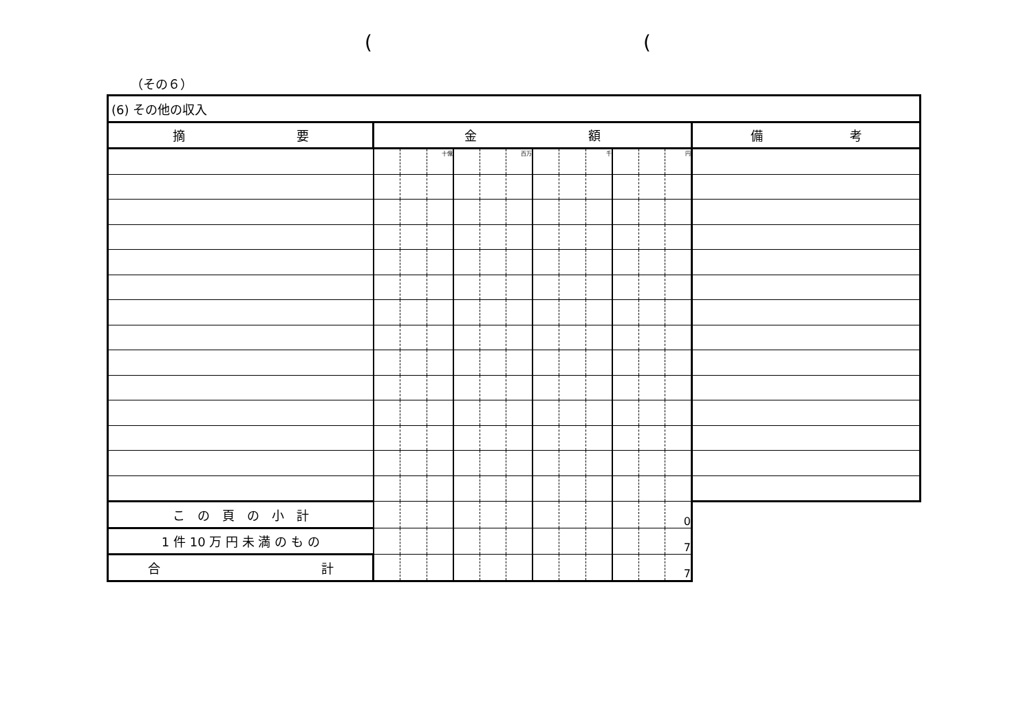( (
（その６）
| (6) その他の収入 | | | | | | | | | | | | | |
| 摘 要 | 金 額 | | | | | | | | | | | | 備 考 |
| | | | 十億 | | | 百万 | | | 千 | | | 円 | |
| こ の 頁 の 小 計 | | | | | | | | | | | | 0 | |
| 1 件 10 万 円 未 満 の も の | | | | | | | | | | | | 7 | |
| 合 計 | | | | | | | | | | | | 7 | |